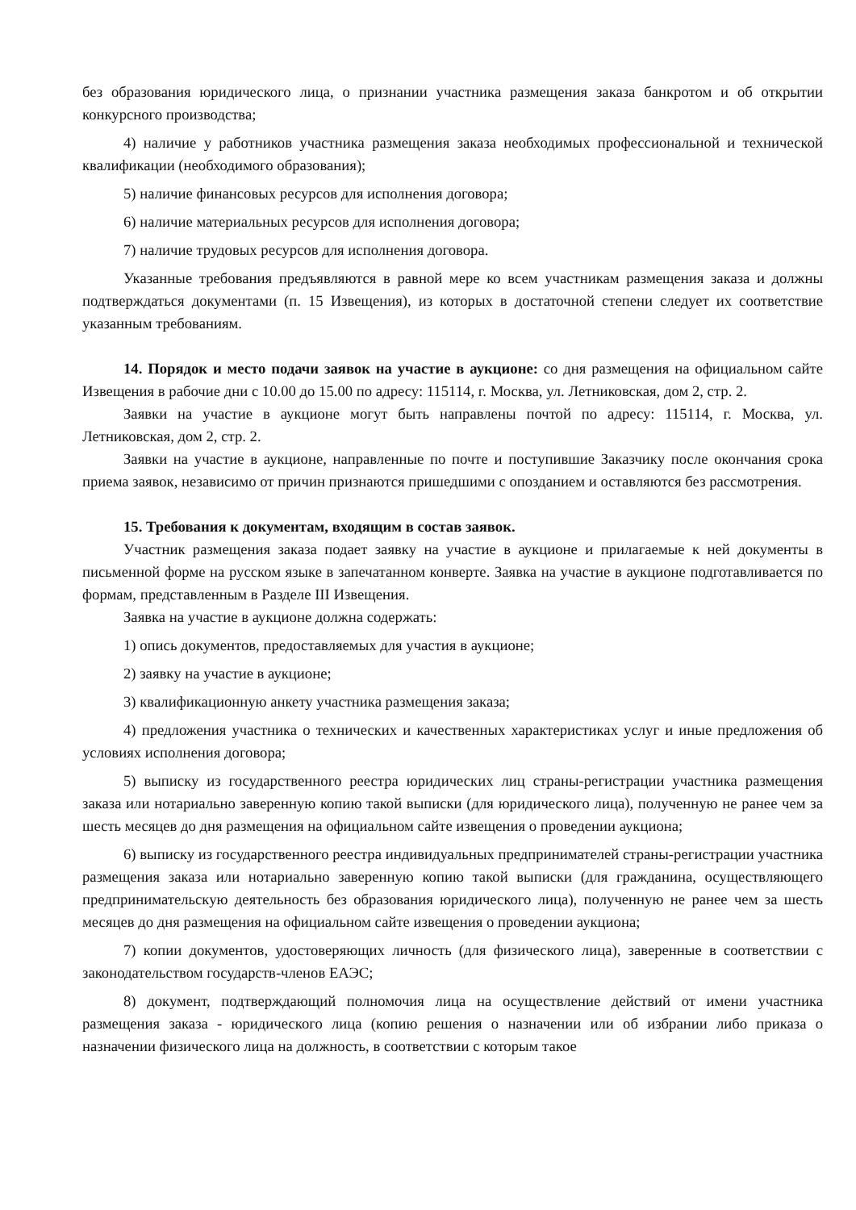без образования юридического лица, о признании участника размещения заказа банкротом и об открытии конкурсного производства;
4) наличие у работников участника размещения заказа необходимых профессиональной и технической квалификации (необходимого образования);
5) наличие финансовых ресурсов для исполнения договора;
6) наличие материальных ресурсов для исполнения договора;
7) наличие трудовых ресурсов для исполнения договора.
Указанные требования предъявляются в равной мере ко всем участникам размещения заказа и должны подтверждаться документами (п. 15 Извещения), из которых в достаточной степени следует их соответствие указанным требованиям.
14. Порядок и место подачи заявок на участие в аукционе: со дня размещения на официальном сайте Извещения в рабочие дни с 10.00 до 15.00 по адресу: 115114, г. Москва, ул. Летниковская, дом 2, стр. 2.
Заявки на участие в аукционе могут быть направлены почтой по адресу: 115114, г. Москва, ул. Летниковская, дом 2, стр. 2.
Заявки на участие в аукционе, направленные по почте и поступившие Заказчику после окончания срока приема заявок, независимо от причин признаются пришедшими с опозданием и оставляются без рассмотрения.
15. Требования к документам, входящим в состав заявок.
Участник размещения заказа подает заявку на участие в аукционе и прилагаемые к ней документы в письменной форме на русском языке в запечатанном конверте. Заявка на участие в аукционе подготавливается по формам, представленным в Разделе III Извещения.
Заявка на участие в аукционе должна содержать:
1) опись документов, предоставляемых для участия в аукционе;
2) заявку на участие в аукционе;
3) квалификационную анкету участника размещения заказа;
4) предложения участника о технических и качественных характеристиках услуг и иные предложения об условиях исполнения договора;
5) выписку из государственного реестра юридических лиц страны-регистрации участника размещения заказа или нотариально заверенную копию такой выписки (для юридического лица), полученную не ранее чем за шесть месяцев до дня размещения на официальном сайте извещения о проведении аукциона;
6) выписку из государственного реестра индивидуальных предпринимателей страны-регистрации участника размещения заказа или нотариально заверенную копию такой выписки (для гражданина, осуществляющего предпринимательскую деятельность без образования юридического лица), полученную не ранее чем за шесть месяцев до дня размещения на официальном сайте извещения о проведении аукциона;
7) копии документов, удостоверяющих личность (для физического лица), заверенные в соответствии с законодательством государств-членов ЕАЭС;
8) документ, подтверждающий полномочия лица на осуществление действий от имени участника размещения заказа - юридического лица (копию решения о назначении или об избрании либо приказа о назначении физического лица на должность, в соответствии с которым такое